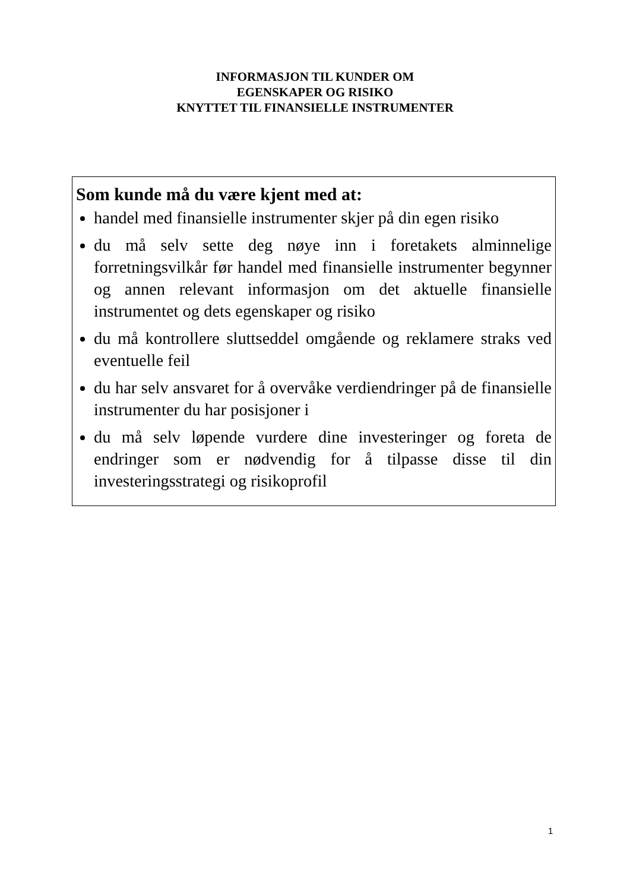INFORMASJON TIL KUNDER OM
EGENSKAPER OG RISIKO
KNYTTET TIL FINANSIELLE INSTRUMENTER
Som kunde må du være kjent med at:
handel med finansielle instrumenter skjer på din egen risiko
du må selv sette deg nøye inn i foretakets alminnelige forretningsvilkår før handel med finansielle instrumenter begynner og annen relevant informasjon om det aktuelle finansielle instrumentet og dets egenskaper og risiko
du må kontrollere sluttseddel omgående og reklamere straks ved eventuelle feil
du har selv ansvaret for å overvåke verdiendringer på de finansielle instrumenter du har posisjoner i
du må selv løpende vurdere dine investeringer og foreta de endringer som er nødvendig for å tilpasse disse til din investeringsstrategi og risikoprofil
1